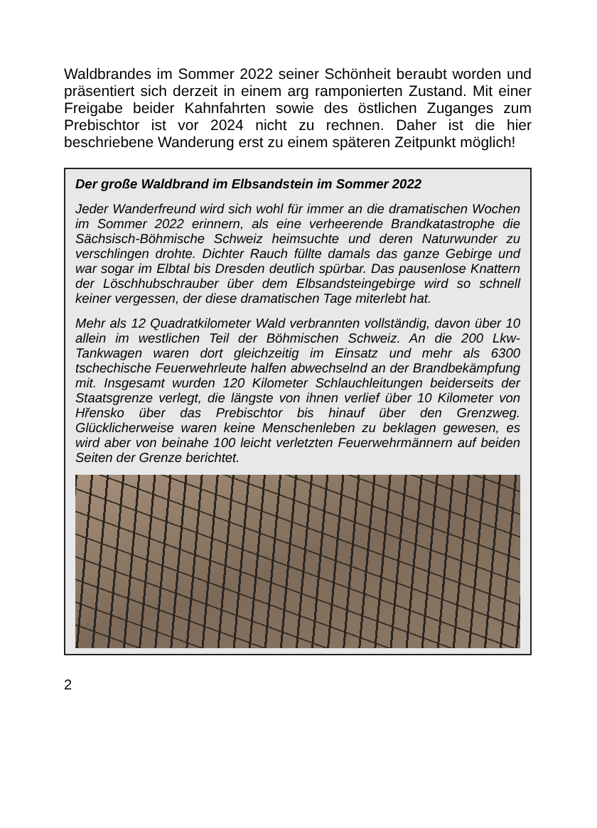Waldbrandes im Sommer 2022 seiner Schönheit beraubt worden und präsentiert sich derzeit in einem arg ramponierten Zustand. Mit einer Freigabe beider Kahnfahrten sowie des östlichen Zuganges zum Prebischtor ist vor 2024 nicht zu rechnen. Daher ist die hier beschriebene Wanderung erst zu einem späteren Zeitpunkt möglich!
Der große Waldbrand im Elbsandstein im Sommer 2022
Jeder Wanderfreund wird sich wohl für immer an die dramatischen Wochen im Sommer 2022 erinnern, als eine verheerende Brand­katastrophe die Sächsisch-Böhmische Schweiz heimsuchte und deren Naturwunder zu verschlingen drohte. Dichter Rauch füllte damals das ganze Gebirge und war sogar im Elbtal bis Dresden deutlich spürbar. Das pausenlose Knattern der Löschhubschrauber über dem Elbsandsteingebirge wird so schnell keiner vergessen, der diese dramatischen Tage miterlebt hat.
Mehr als 12 Quadratkilometer Wald verbrannten vollständig, davon über 10 allein im westlichen Teil der Böhmischen Schweiz. An die 200 Lkw-Tankwagen waren dort gleichzeitig im Einsatz und mehr als 6300 tschechische Feuerwehrleute halfen abwechselnd an der Brandbekämpfung mit. Insgesamt wurden 120 Kilometer Schlauchleitungen beiderseits der Staatsgrenze verlegt, die längste von ihnen verlief über 10 Kilometer von Hřensko über das Prebischtor bis hinauf über den Grenzweg. Glücklicherweise waren keine Menschenleben zu beklagen gewesen, es wird aber von beinahe 100 leicht verletzten Feuerwehrmännern auf beiden Seiten der Grenze berichtet.
2